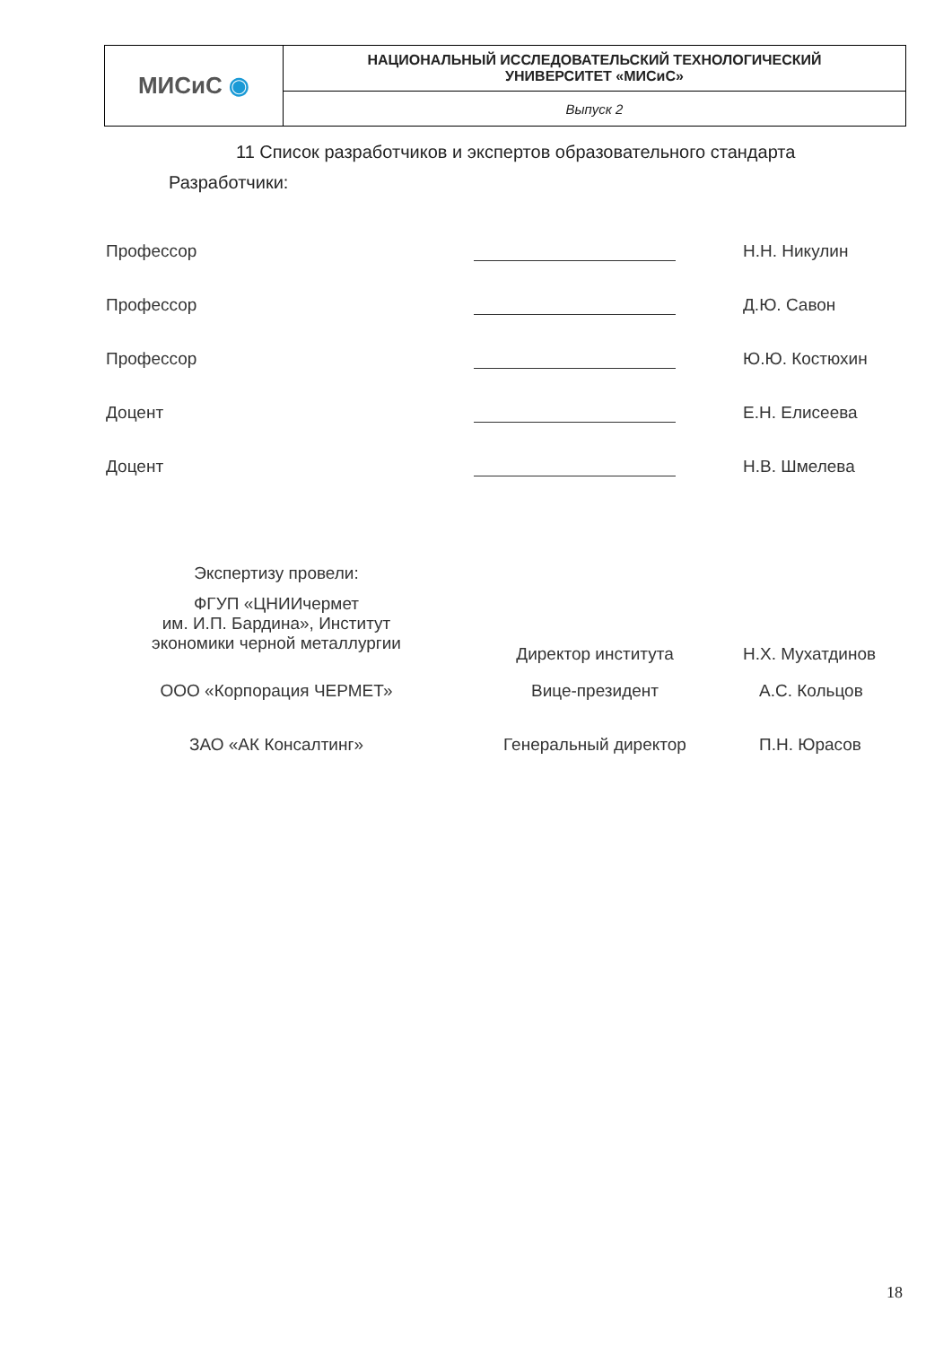| МИСиС ◉ | НАЦИОНАЛЬНЫЙ ИССЛЕДОВАТЕЛЬСКИЙ ТЕХНОЛОГИЧЕСКИЙ УНИВЕРСИТЕТ «МИСиС» |
| | Выпуск 2 |
11 Список разработчиков и экспертов образовательного стандарта
Разработчики:
| Профессор | | Н.Н. Никулин |
| Профессор | | Д.Ю. Савон |
| Профессор | | Ю.Ю. Костюхин |
| Доцент | | Е.Н. Елисеева |
| Доцент | | Н.В. Шмелева |
| Экспертизу провели: | | |
| ФГУП «ЦНИИчермет им. И.П. Бардина», Институт экономики черной металлургии | Директор института | Н.Х. Мухатдинов |
| ООО «Корпорация ЧЕРМЕТ» | Вице-президент | А.С. Кольцов |
| ЗАО «АК Консалтинг» | Генеральный директор | П.Н. Юрасов |
18